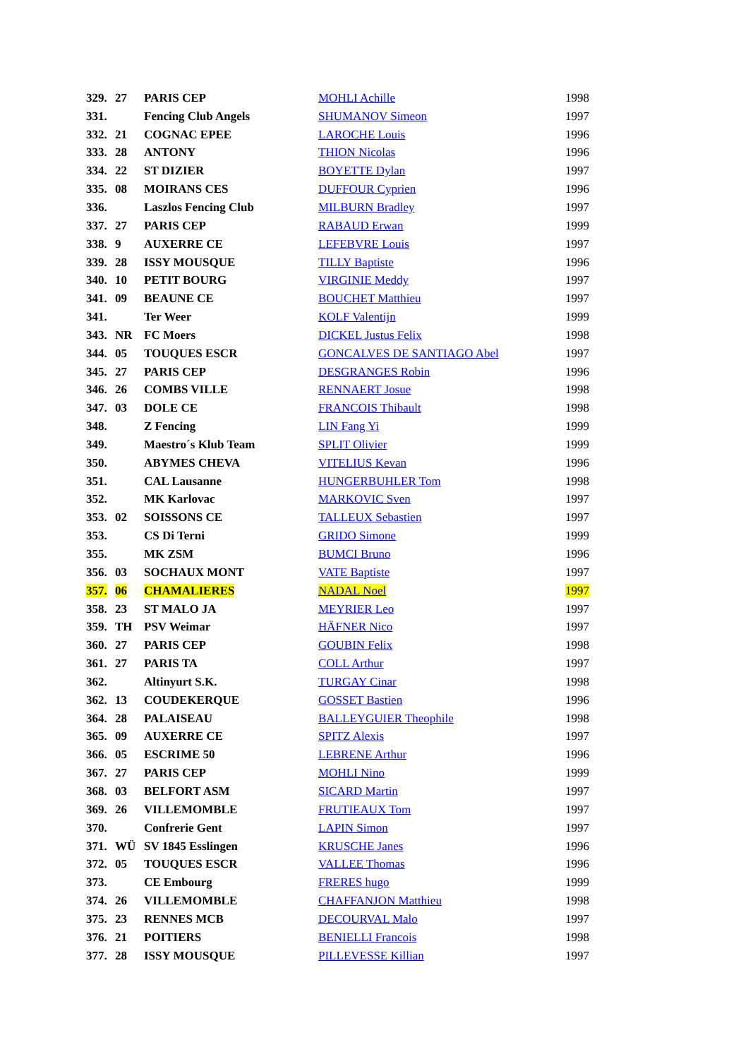| 329. | 27 | PARIS CEP | MOHLI Achille | 1998 |
| 331. | | Fencing Club Angels | SHUMANOV Simeon | 1997 |
| 332. | 21 | COGNAC EPEE | LAROCHE Louis | 1996 |
| 333. | 28 | ANTONY | THION Nicolas | 1996 |
| 334. | 22 | ST DIZIER | BOYETTE Dylan | 1997 |
| 335. | 08 | MOIRANS CES | DUFFOUR Cyprien | 1996 |
| 336. | | Laszlos Fencing Club | MILBURN Bradley | 1997 |
| 337. | 27 | PARIS CEP | RABAUD Erwan | 1999 |
| 338. | 9 | AUXERRE CE | LEFEBVRE Louis | 1997 |
| 339. | 28 | ISSY MOUSQUE | TILLY Baptiste | 1996 |
| 340. | 10 | PETIT BOURG | VIRGINIE Meddy | 1997 |
| 341. | 09 | BEAUNE CE | BOUCHET Matthieu | 1997 |
| 341. | | Ter Weer | KOLF Valentijn | 1999 |
| 343. | NR | FC Moers | DICKEL Justus Felix | 1998 |
| 344. | 05 | TOUQUES ESCR | GONCALVES DE SANTIAGO Abel | 1997 |
| 345. | 27 | PARIS CEP | DESGRANGES Robin | 1996 |
| 346. | 26 | COMBS VILLE | RENNAERT Josue | 1998 |
| 347. | 03 | DOLE CE | FRANCOIS Thibault | 1998 |
| 348. | | Z Fencing | LIN Fang Yi | 1999 |
| 349. | | Maestro´s Klub Team | SPLIT Olivier | 1999 |
| 350. | | ABYMES CHEVA | VITELIUS Kevan | 1996 |
| 351. | | CAL Lausanne | HUNGERBUHLER Tom | 1998 |
| 352. | | MK Karlovac | MARKOVIC Sven | 1997 |
| 353. | 02 | SOISSONS CE | TALLEUX Sebastien | 1997 |
| 353. | | CS Di Terni | GRIDO Simone | 1999 |
| 355. | | MK ZSM | BUMCI Bruno | 1996 |
| 356. | 03 | SOCHAUX MONT | VATE Baptiste | 1997 |
| 357. | 06 | CHAMALIERES | NADAL Noel | 1997 |
| 358. | 23 | ST MALO JA | MEYRIER Leo | 1997 |
| 359. | TH | PSV Weimar | HÄFNER Nico | 1997 |
| 360. | 27 | PARIS CEP | GOUBIN Felix | 1998 |
| 361. | 27 | PARIS TA | COLL Arthur | 1997 |
| 362. | | Altinyurt S.K. | TURGAY Cinar | 1998 |
| 362. | 13 | COUDEKERQUE | GOSSET Bastien | 1996 |
| 364. | 28 | PALAISEAU | BALLEYGUIER Theophile | 1998 |
| 365. | 09 | AUXERRE CE | SPITZ Alexis | 1997 |
| 366. | 05 | ESCRIME 50 | LEBRENE Arthur | 1996 |
| 367. | 27 | PARIS CEP | MOHLI Nino | 1999 |
| 368. | 03 | BELFORT ASM | SICARD Martin | 1997 |
| 369. | 26 | VILLEMOMBLE | FRUTIEAUX Tom | 1997 |
| 370. | | Confrerie Gent | LAPIN Simon | 1997 |
| 371. | WÜ | SV 1845 Esslingen | KRUSCHE Janes | 1996 |
| 372. | 05 | TOUQUES ESCR | VALLEE Thomas | 1996 |
| 373. | | CE Embourg | FRERES hugo | 1999 |
| 374. | 26 | VILLEMOMBLE | CHAFFANJON Matthieu | 1998 |
| 375. | 23 | RENNES MCB | DECOURVAL Malo | 1997 |
| 376. | 21 | POITIERS | BENIELLI Francois | 1998 |
| 377. | 28 | ISSY MOUSQUE | PILLEVESSE Killian | 1997 |